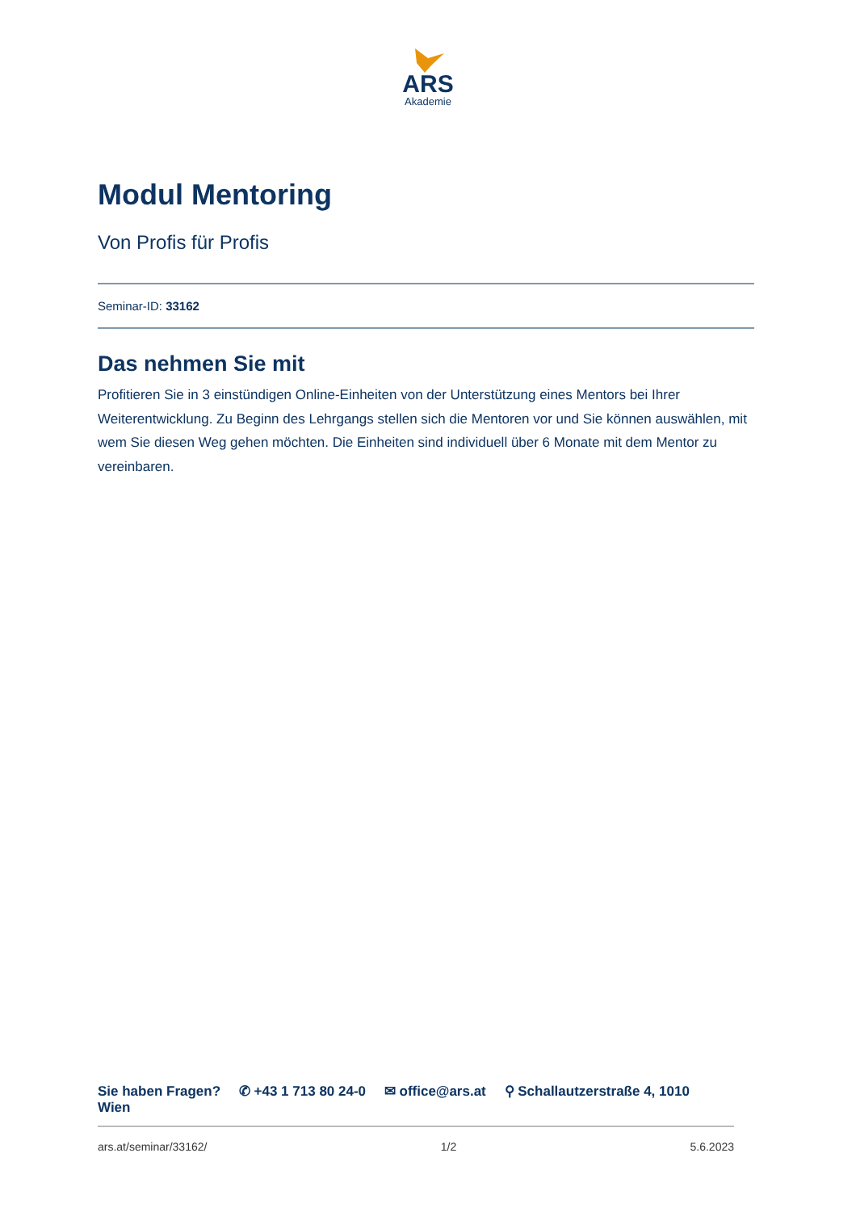ARS
Akademie
Modul Mentoring
Von Profis für Profis
Seminar-ID: 33162
Das nehmen Sie mit
Profitieren Sie in 3 einstündigen Online-Einheiten von der Unterstützung eines Mentors bei Ihrer Weiterentwicklung. Zu Beginn des Lehrgangs stellen sich die Mentoren vor und Sie können auswählen, mit wem Sie diesen Weg gehen möchten. Die Einheiten sind individuell über 6 Monate mit dem Mentor zu vereinbaren.
Sie haben Fragen? ✆ +43 1 713 80 24-0 ✉ office@ars.at ⚲ Schallautzerstraße 4, 1010 Wien
ars.at/seminar/33162/ 1/2 5.6.2023